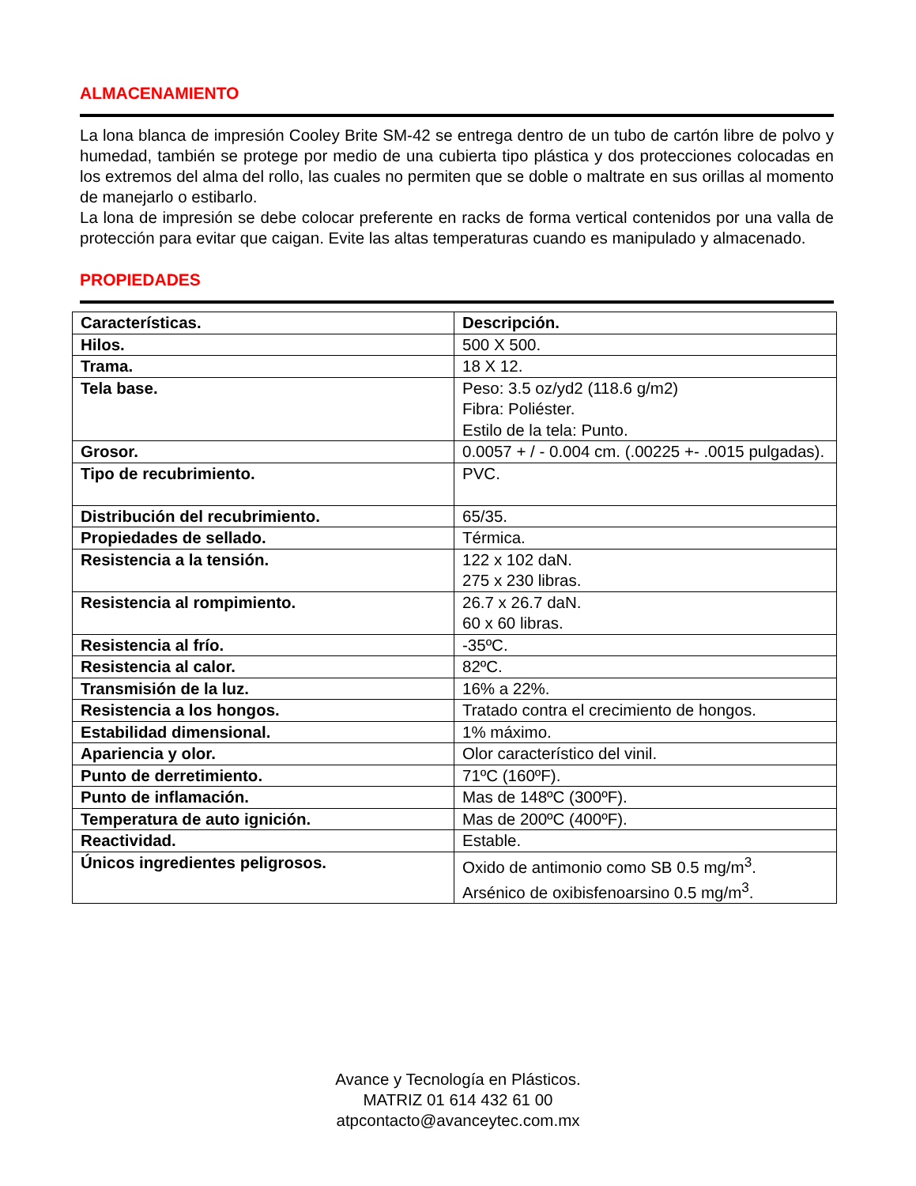ALMACENAMIENTO
La lona blanca de impresión Cooley Brite SM-42 se entrega dentro de un tubo de cartón libre de polvo y humedad, también se protege por medio de una cubierta tipo plástica y dos protecciones colocadas en los extremos del alma del rollo, las cuales no permiten que se doble o maltrate en sus orillas al momento de manejarlo o estibarlo.
La lona de impresión se debe colocar preferente en racks de forma vertical contenidos por una valla de protección para evitar que caigan. Evite las altas temperaturas cuando es manipulado y almacenado.
PROPIEDADES
| Características. | Descripción. |
| Hilos. | 500 X 500. |
| Trama. | 18 X 12. |
| Tela base. | Peso: 3.5 oz/yd2 (118.6 g/m2) Fibra: Poliéster. Estilo de la tela: Punto. |
| Grosor. | 0.0057 + / - 0.004 cm. (.00225 +- .0015 pulgadas). |
| Tipo de recubrimiento. | PVC. |
| Distribución del recubrimiento. | 65/35. |
| Propiedades de sellado. | Térmica. |
| Resistencia a la tensión. | 122 x 102 daN. 275 x 230 libras. |
| Resistencia al rompimiento. | 26.7 x 26.7 daN. 60 x 60 libras. |
| Resistencia al frío. | -35ºC. |
| Resistencia al calor. | 82ºC. |
| Transmisión de la luz. | 16% a 22%. |
| Resistencia a los hongos. | Tratado contra el crecimiento de hongos. |
| Estabilidad dimensional. | 1% máximo. |
| Apariencia y olor. | Olor característico del vinil. |
| Punto de derretimiento. | 71ºC (160ºF). |
| Punto de inflamación. | Mas de 148ºC (300ºF). |
| Temperatura de auto ignición. | Mas de 200ºC (400ºF). |
| Reactividad. | Estable. |
| Únicos ingredientes peligrosos. | Oxido de antimonio como SB 0.5 mg/m<sup>3</sup>. Arsénico de oxibisfenoarsino 0.5 mg/m<sup>3</sup>. |
Avance y Tecnología en Plásticos.
MATRIZ 01 614 432 61 00
atpcontacto@avanceytec.com.mx